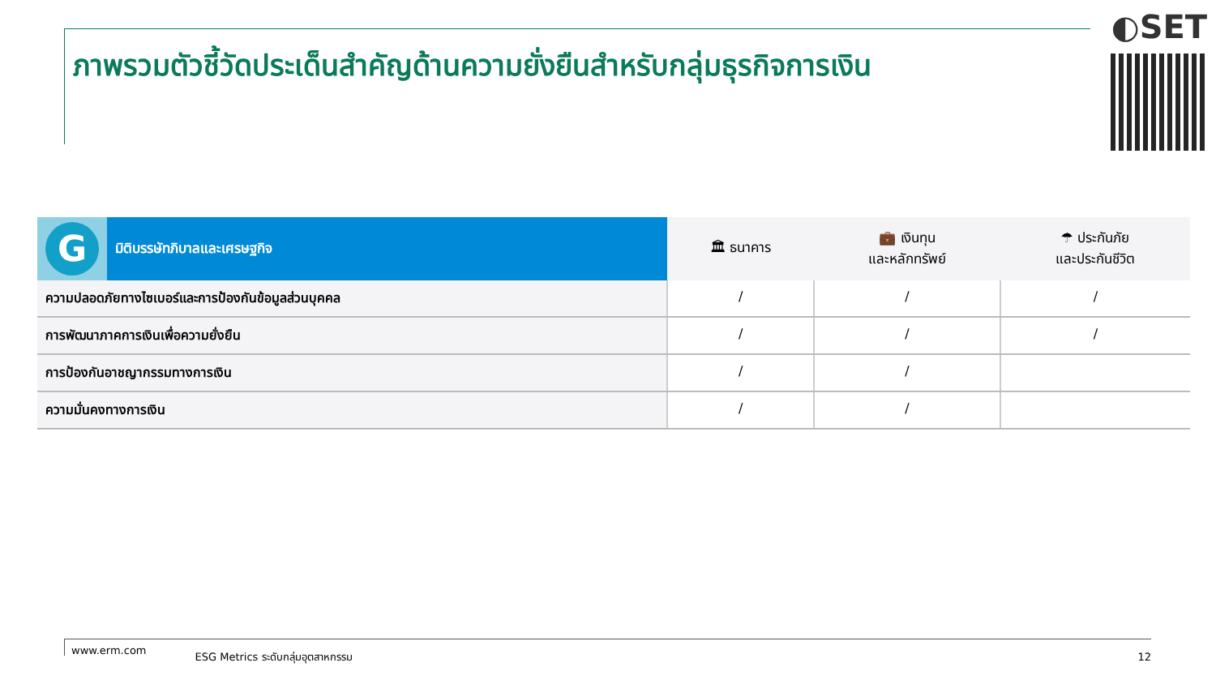ภาพรวมตัวชี้วัดประเด็นสำคัญด้านความยั่งยืนสำหรับกลุ่มธุรกิจการเงิน
◐SET
| G | มิติบรรษัทภิบาลและเศรษฐกิจ | 🏛 ธนาคาร | 💼 เงินทุน และหลักทรัพย์ | ☂ ประกันภัย และประกันชีวิต |
| --- | --- | --- | --- | --- |
| ความปลอดภัยทางไซเบอร์และการป้องกันข้อมูลส่วนบุคคล | | / | / | / |
| การพัฒนาภาคการเงินเพื่อความยั่งยืน | | / | / | / |
| การป้องกันอาชญากรรมทางการเงิน | | / | / | |
| ความมั่นคงทางการเงิน | | / | / | |
www.erm.com ESG Metrics ระดับกลุ่มอุตสาหกรรม 12